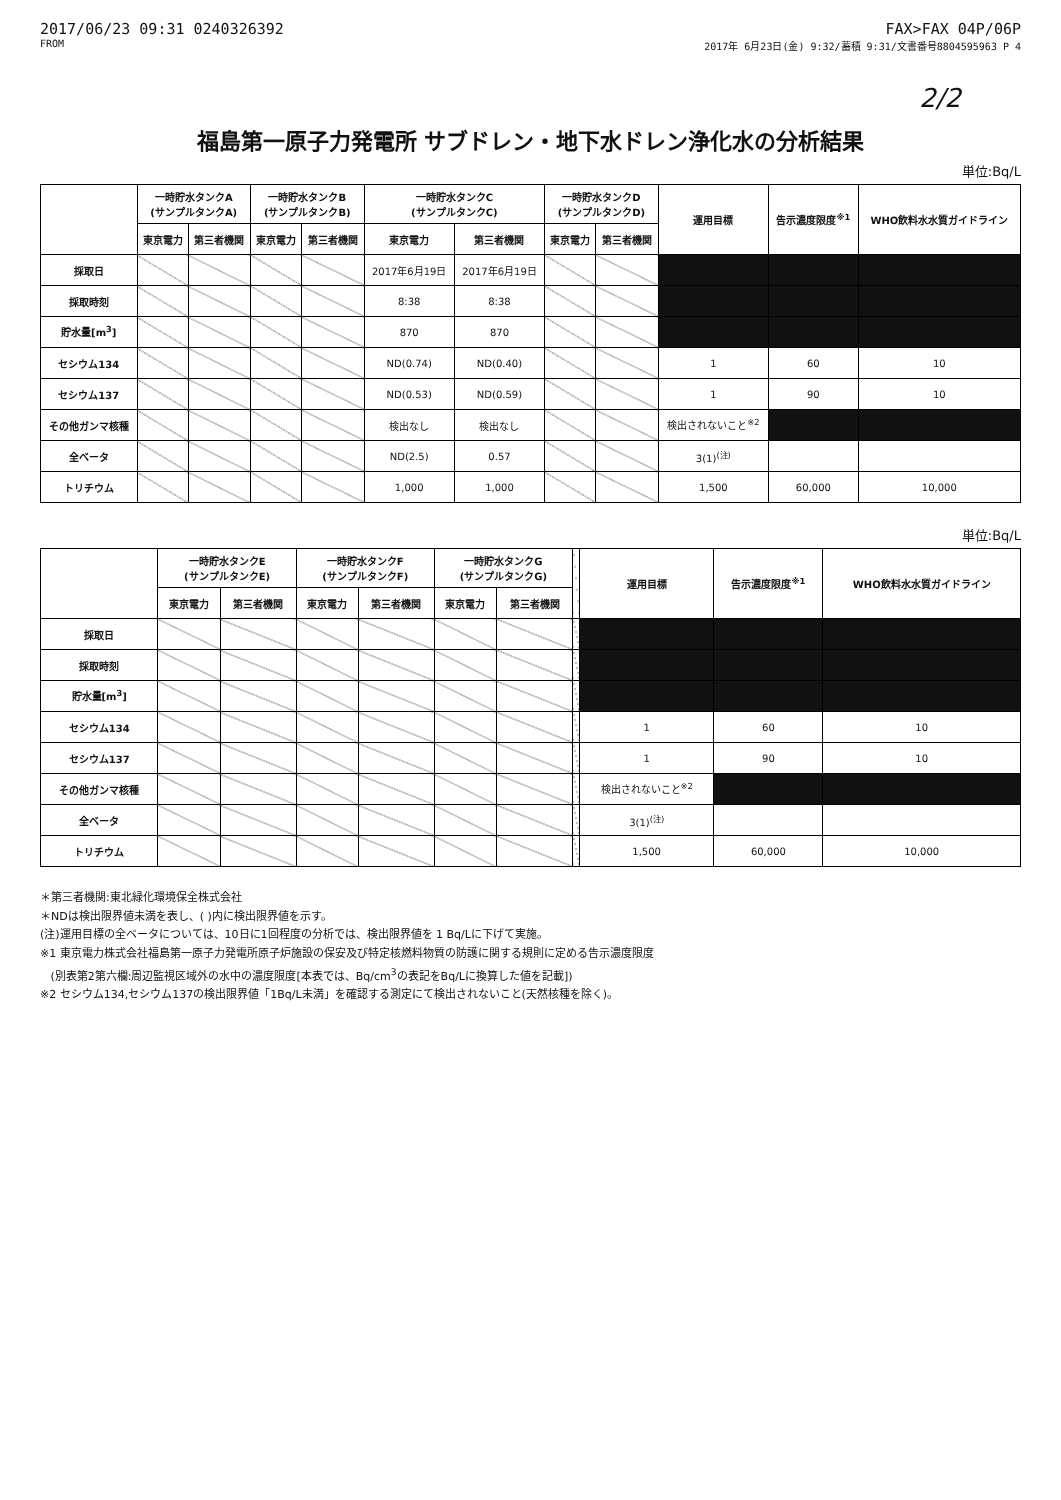2017/06/23 09:31 0240326392
FROM
FAX>FAX 04P/06P
2017年 6月23日(金) 9:32/蓄積 9:31/文書番号8804595963 P 4
2/2
福島第一原子力発電所 サブドレン・地下水ドレン浄化水の分析結果
単位:Bq/L
| | 一時貯水タンクA (サンプルタンクA) | | 一時貯水タンクB (サンプルタンクB) | | 一時貯水タンクC (サンプルタンクC) | | 一時貯水タンクD (サンプルタンクD) | | 運用目標 | 告示濃度限度<sup>※1</sup> | WHO飲料水水質ガイドライン |
| --- | --- | --- | --- | --- | --- | --- | --- | --- | --- | --- | --- |
| | 東京電力 | 第三者機関 | 東京電力 | 第三者機関 | 東京電力 | 第三者機関 | 東京電力 | 第三者機関 | | | |
| 採取日 | | | | | 2017年6月19日 | 2017年6月19日 | | | | | |
| 採取時刻 | | | | | 8:38 | 8:38 | | | | | |
| 貯水量[m<sup>3</sup>] | | | | | 870 | 870 | | | | | |
| セシウム134 | | | | | ND(0.74) | ND(0.40) | | | 1 | 60 | 10 |
| セシウム137 | | | | | ND(0.53) | ND(0.59) | | | 1 | 90 | 10 |
| その他ガンマ核種 | | | | | 検出なし | 検出なし | | | 検出されないこと<sup>※2</sup> | | |
| 全ベータ | | | | | ND(2.5) | 0.57 | | | 3(1)<sup>(注)</sup> | | |
| トリチウム | | | | | 1,000 | 1,000 | | | 1,500 | 60,000 | 10,000 |
単位:Bq/L
| | 一時貯水タンクE (サンプルタンクE) | | 一時貯水タンクF (サンプルタンクF) | | 一時貯水タンクG (サンプルタンクG) | | | 運用目標 | 告示濃度限度<sup>※1</sup> | WHO飲料水水質ガイドライン |
| --- | --- | --- | --- | --- | --- | --- | --- | --- | --- | --- |
| | 東京電力 | 第三者機関 | 東京電力 | 第三者機関 | 東京電力 | 第三者機関 | | | | |
| 採取日 | | | | | | | | | | |
| 採取時刻 | | | | | | | | | | |
| 貯水量[m<sup>3</sup>] | | | | | | | | | | |
| セシウム134 | | | | | | | | 1 | 60 | 10 |
| セシウム137 | | | | | | | | 1 | 90 | 10 |
| その他ガンマ核種 | | | | | | | | 検出されないこと<sup>※2</sup> | | |
| 全ベータ | | | | | | | | 3(1)<sup>(注)</sup> | | |
| トリチウム | | | | | | | | 1,500 | 60,000 | 10,000 |
＊第三者機関:東北緑化環境保全株式会社
＊NDは検出限界値未満を表し、( )内に検出限界値を示す。
(注)運用目標の全ベータについては、10日に1回程度の分析では、検出限界値を 1 Bq/Lに下げて実施。
※1 東京電力株式会社福島第一原子力発電所原子炉施設の保安及び特定核燃料物質の防護に関する規則に定める告示濃度限度
(別表第2第六欄:周辺監視区域外の水中の濃度限度[本表では、Bq/cm<sup>3</sup>の表記をBq/Lに換算した値を記載])
※2 セシウム134,セシウム137の検出限界値「1Bq/L未満」を確認する測定にて検出されないこと(天然核種を除く)。